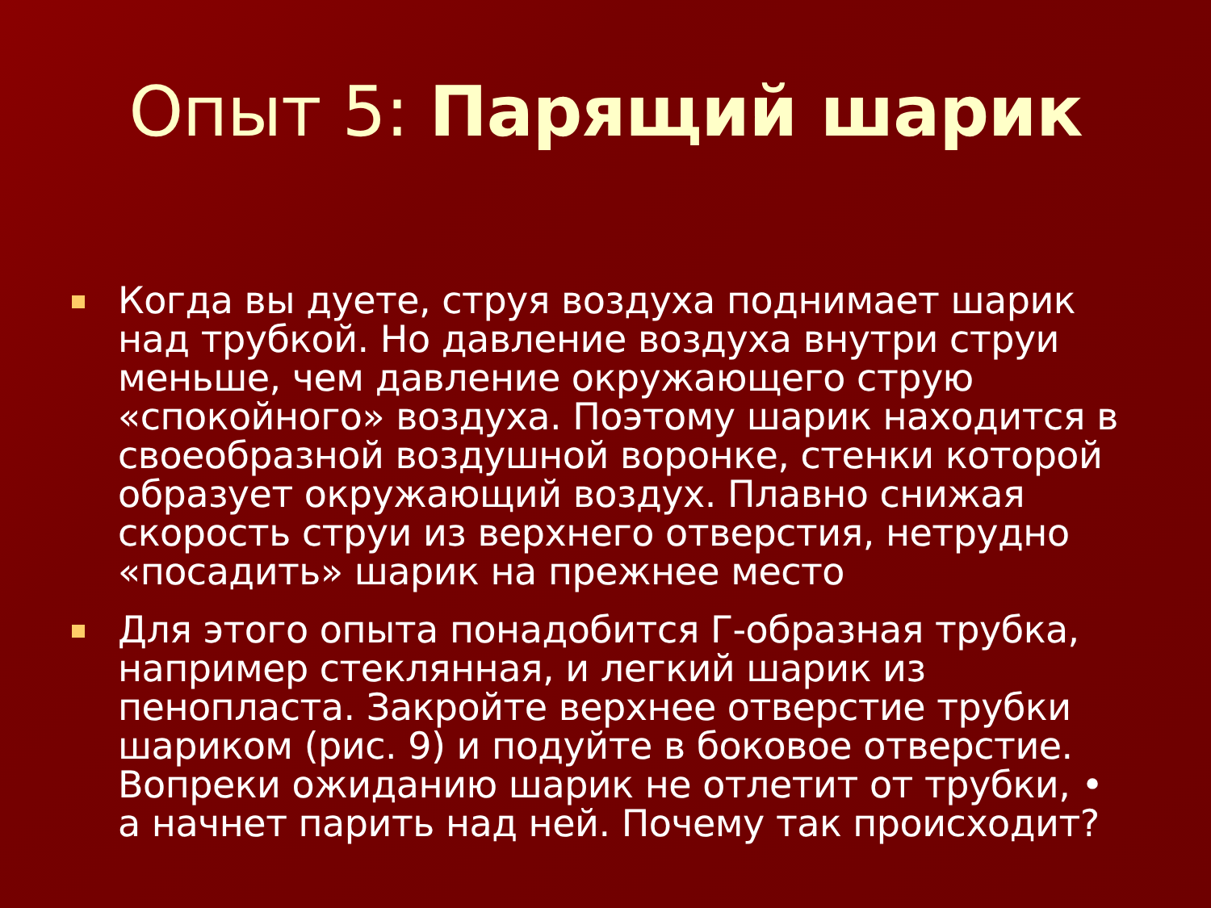Опыт 5: Парящий шарик
Когда вы дуете, струя воздуха поднимает шарик над трубкой. Но давление воздуха внутри струи меньше, чем давление окружающего струю «спокойного» воздуха. Поэтому шарик находится в своеобразной воздушной воронке, стенки которой образует окружающий воздух. Плавно снижая скорость струи из верхнего отверстия, нетрудно «посадить» шарик на прежнее место
Для этого опыта понадобится Г-образная трубка, например стеклянная, и легкий шарик из пенопласта. Закройте верхнее отверстие трубки шариком (рис. 9) и подуйте в боковое отверстие. Вопреки ожиданию шарик не отлетит от трубки, • а начнет парить над ней. Почему так происходит?